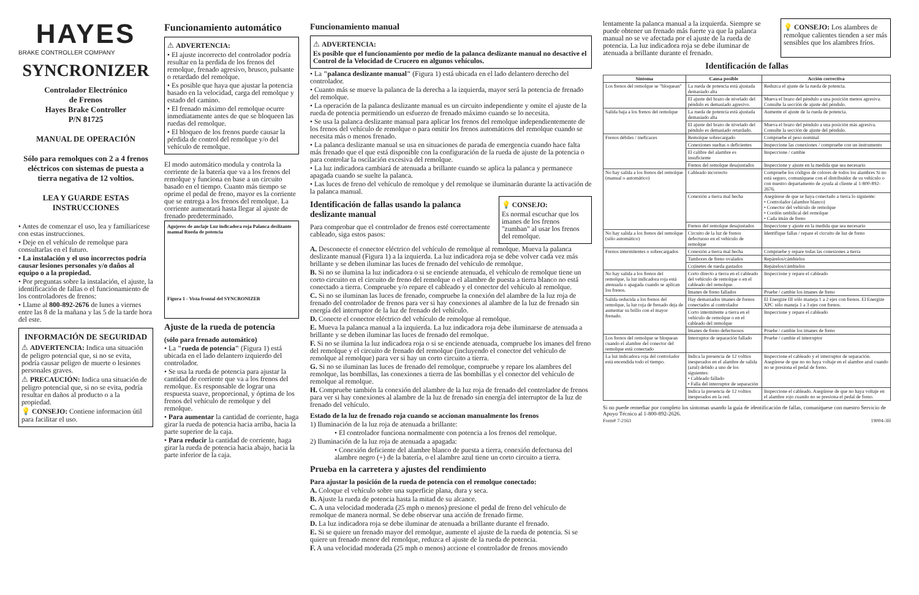HAYES
BRAKE CONTROLLER COMPANY
SYNCRONIZER
Controlador Electrónico
de Frenos
Hayes Brake Controller
P/N 81725
MANUAL DE OPERACIÓN
Sólo para remolques con 2 a 4 frenos eléctricos con sistemas de puesta a tierra negativa de 12 voltios.
LEA Y GUARDE ESTAS INSTRUCCIONES
• Antes de comenzar el uso, lea y familiarícese con estas instrucciones.
• Deje en el vehículo de remolque para consultarlas en el futuro.
• La instalación y el uso incorrectos podría causar lesiones personales y/o daños al equipo o a la propiedad.
• Por preguntas sobre la instalación, el ajuste, la identificación de fallas o el funcionamiento de los controladores de frenos:
• Llame al 800-892-2676 de lunes a viernes entre las 8 de la mañana y las 5 de la tarde hora del este.
INFORMACIÓN DE SEGURIDAD
⚠ ADVERTENCIA: Indica una situación de peligro potencial que, si no se evita, podría causar peligro de muerte o lesiones personales graves.
⚠ PRECAUCIÓN: Indica una situación de peligro potencial que, si no se evita, podría resultar en daños al producto o a la propiedad.
💡 CONSEJO: Contiene informacion útil para facilitar el uso.
Funcionamiento automático
⚠ ADVERTENCIA:
• El ajuste incorrecto del controlador podría resultar en la perdida de los frenos del remolque, frenado agresivo, brusco, pulsante o retardado del remolque.
• Es posible que haya que ajustar la potencia basado en la velocidad, carga del remolque y estado del camino.
• El frenado máximo del remolque ocurre inmediatamente antes de que se bloqueen las ruedas del remolque.
• El bloqueo de los frenos puede causar la pérdida de control del remolque y/o del vehículo de remolque.
El modo automático modula y controla la corriente de la batería que va a los frenos del remolque y funciona en base a un circuito basado en el tiempo. Cuanto más tiempo se oprime el pedal de freno, mayor es la corriente que se entrega a los frenos del remolque. La corriente aumentará hasta llegar al ajuste de frenado predeterminado.
Agujeros de anclaje Luz indicadora roja Palanca deslizante manual Rueda de potencia
Figura 1 - Vista frontal del SYNCRONIZER
Ajuste de la rueda de potencia
(sólo para frenado automático)
• La "rueda de potencia" (Figura 1) está ubicada en el lado delantero izquierdo del controlador.
• Se usa la rueda de potencia para ajustar la cantidad de corriente que va a los frenos del remolque. Es responsable de lograr una respuesta suave, proporcional, y óptima de los frenos del vehículo de remolque y del remolque.
• Para aumentar la cantidad de corriente, haga girar la rueda de potencia hacia arriba, hacia la parte superior de la caja.
• Para reducir la cantidad de corriente, haga girar la rueda de potencia hacia abajo, hacia la parte inferior de la caja.
Funcionamiento manual
⚠ ADVERTENCIA:
Es posible que el funcionamiento por medio de la palanca deslizante manual no desactive el Control de la Velocidad de Crucero en algunos vehículos.
• La "palanca deslizante manual" (Figura 1) está ubicada en el lado delantero derecho del controlador.
• Cuanto más se mueve la palanca de la derecha a la izquierda, mayor será la potencia de frenado del remolque.
• La operación de la palanca deslizante manual es un circuito independiente y omite el ajuste de la rueda de potencia permitiendo un esfuerzo de frenado máximo cuando se lo necesita.
• Se usa la palanca deslizante manual para aplicar los frenos del remolque independientemente de los frenos del vehículo de remolque o para omitir los frenos automáticos del remolque cuando se necesita más o menos frenado.
• La palanca deslizante manual se usa en situaciones de parada de emergencia cuando hace falta más frenado que el que está disponible con la configuración de la rueda de ajuste de la potencia o para controlar la oscilación excesiva del remolque.
• La luz indicadora cambiará de atenuada a brillante cuando se aplica la palanca y permanece apagada cuando se suelte la palanca.
• Las luces de freno del vehículo de remolque y del remolque se iluminarán durante la activación de la palanca manual.
Identificación de fallas usando la palanca deslizante manual
Para comprobar que el controlador de frenos esté correctamente cableado, siga estos pasos:
💡 CONSEJO:
Es normal escuchar que los imanes de los frenos "zumban" al usar los frenos del remolque.
A. Desconecte el conector eléctrico del vehículo de remolque al remolque. Mueva la palanca deslizante manual (Figura 1) a la izquierda. La luz indicadora roja se debe volver cada vez más brillante y se deben iluminar las luces de frenado del vehículo de remolque.
B. Si no se ilumina la luz indicadora o si se enciende atenuada, el vehículo de remolque tiene un corto circuito en el circuito de freno del remolque o el alambre de puesta a tierra blanco no está conectado a tierra. Compruebe y/o repare el cableado y el conector del vehículo al remolque.
C. Si no se iluminan las luces de frenado, compruebe la conexión del alambre de la luz roja de frenado del controlador de frenos para ver si hay conexiones al alambre de la luz de frenado sin energía del interruptor de la luz de frenado del vehículo.
D. Conecte el conector eléctrico del vehículo de remolque al remolque.
E. Mueva la palanca manual a la izquierda. La luz indicadora roja debe iluminarse de atenuada a brillante y se deben iluminar las luces de frenado del remolque.
F. Si no se ilumina la luz indicadora roja o si se enciende atenuada, compruebe los imanes del freno del remolque y el circuito de frenado del remolque (incluyendo el conector del vehículo de remolque al remolque) para ver si hay un corto circuito a tierra.
G. Si no se iluminan las luces de frenado del remolque, compruebe y repare los alambres del remolque, las bombillas, las conexiones a tierra de las bombillas y el conector del vehículo de remolque al remolque.
H. Compruebe también la conexión del alambre de la luz roja de frenado del controlador de frenos para ver si hay conexiones al alambre de la luz de frenado sin energía del interruptor de la luz de frenado del vehículo.
Estado de la luz de frenado roja cuando se accionan manualmente los frenos
1) Iluminación de la luz roja de atenuada a brillante:
• El controlador funciona normalmente con potencia a los frenos del remolque.
2) Iluminación de la luz roja de atenuada a apagada:
• Conexión deficiente del alambre blanco de puesta a tierra, conexión defectuosa del alambre negro (+) de la batería, o el alambre azul tiene un corto circuito a tierra.
Prueba en la carretera y ajustes del rendimiento
Para ajustar la posición de la rueda de potencia con el remolque conectado:
A. Coloque el vehículo sobre una superficie plana, dura y seca.
B. Ajuste la rueda de potencia hasta la mitad de su alcance.
C. A una velocidad moderada (25 mph o menos) presione el pedal de freno del vehículo de remolque de manera normal. Se debe observar una acción de frenado firme.
D. La luz indicadora roja se debe iluminar de atenuada a brillante durante el frenado.
E. Si se quiere un frenado mayor del remolque, aumente el ajuste de la rueda de potencia. Si se quiere un frenado menor del remolque, reduzca el ajuste de la rueda de potencia.
F. A una velocidad moderada (25 mph o menos) accione el controlador de frenos moviendo
lentamente la palanca manual a la izquierda. Siempre se puede obtener un frenado más fuerte ya que la palanca manual no se ve afectada por el ajuste de la rueda de potencia. La luz indicadora roja se debe iluminar de atenuada a brillante durante el frenado.
💡 CONSEJO: Los alambres de remolque calientes tienden a ser más sensibles que los alambres fríos.
Identificación de fallas
| Síntoma | Causa posible | Acción correctiva |
| --- | --- | --- |
| Los frenos del remolque se "bloquean" | La rueda de potencia está ajustada demasiado alta | Reduzca el ajuste de la rueda de potencia. |
| | El ajuste del brazo de nivelado del péndulo es demasiado agresivo. | Mueva el brazo del péndulo a una posición menos agresiva. Consulte la sección de ajuste del péndulo. |
| Salida baja a los frenos del remolque | La rueda de potencia está ajustada demasiado alta | Aumente el ajuste de la rueda de potencia. |
| | El ajuste del brazo de nivelado del péndulo es demasiado retardado. | Mueva el brazo del péndulo a una posición más agresiva. Consulte la sección de ajuste del péndulo. |
| Frenos débiles / ineficaces | Remolque sobrecargado | Compruebe el peso nominal |
| | Conexiones sueltas o deficientes | Inspeccione las conexiones / compruebe con un instrumento |
| | El calibre del alambre es insuficiente | Inspeccione / cambie |
| | Frenos del remolque desajustados | Inspeccione y ajuste en la medida que sea necesario |
| No hay salida a los frenos del remolque (manual o automático) | Cableado incorrecto | Compruebe los códigos de colores de todos los alambres Si no está seguro, comuníquese con el distribuidor de su vehículo o con nuestro departamento de ayuda al cliente al 1-800-892-2676. |
| | Conexión a tierra mal hecha | Asegúrese de que se haya conectado a tierra lo siguiente: • Controlador (alambre blanco) • Conector del vehículo de remolque • Cordón umbilical del remolque • Cada imán de freno |
| | Frenos del remolque desajustados | Inspeccione y ajuste en la medida que sea necesario |
| No hay salida a los frenos del remolque (sólo automático) | Circuito de la luz de frenos defectuoso en el vehículo de remolque | Identifique fallas / repare el circuito de luz de freno |
| Frenos intermitentes o sobrecargados | Conexión a tierra mal hecha | Compruebe y repare todas las conexiones a tierra |
| | Tambores de freno ovalados | Repárelos/cámbielos |
| | Cojinetes de rueda gastados | Repárelos/cámbielos |
| No hay salida a los frenos del remolque, la luz indicadora roja está atenuada o apagada cuando se aplican los frenos. | Corto directo a tierra en el cableado del vehículo de remolque o en el cableado del remolque. | Inspeccione y repare el cableado |
| | Imanes de freno fallados | Pruebe / cambie los imanes de freno |
| Salida reducida a los frenos del remolque, la luz roja de frenado deja de aumentar su brillo con el mayor frenado. | Hay demasiados imanes de frenos conectados al controlador | El Energize III sólo maneja 1 a 2 ejes con frenos. El Energize XPC sólo maneja 1 a 3 ejes con frenos. |
| | Corto intermitente a tierra en el vehículo de remolque o en el cableado del remolque | Inspeccione y repare el cableado |
| | Imanes de freno defectuosos | Pruebe / cambie los imanes de freno |
| Los frenos del remolque se bloquean cuando el alambre del conector del remolque está conectado | Interruptor de separación fallado | Pruebe / cambie el interruptor |
| La luz indicadora roja del controlador está encendida todo el tiempo. | Indica la presencia de 12 voltios inesperados en el alambre de salida (azul) debido a uno de los siguientes: • Cableado fallado • Falla del interruptor de separación | Inspeccione el cableado y el interruptor de separación. Asegúrese de que no no haya voltaje en el alambre azul cuando no se presiona el pedal de freno. |
| | Indica la presencia de 12 voltios inesperados en la red. | Inspeccione el cableado. Asegúrese de que no haya voltaje en el alambre rojo cuando no se presiona el pedal de freno. |
Si no puede remediar por completo los síntomas usando la guía de identificación de fallas, comuníquese con nuestro Servicio de Apoyo Técnico al 1-800-892-2626.
Form# 7-2163 19004-3H